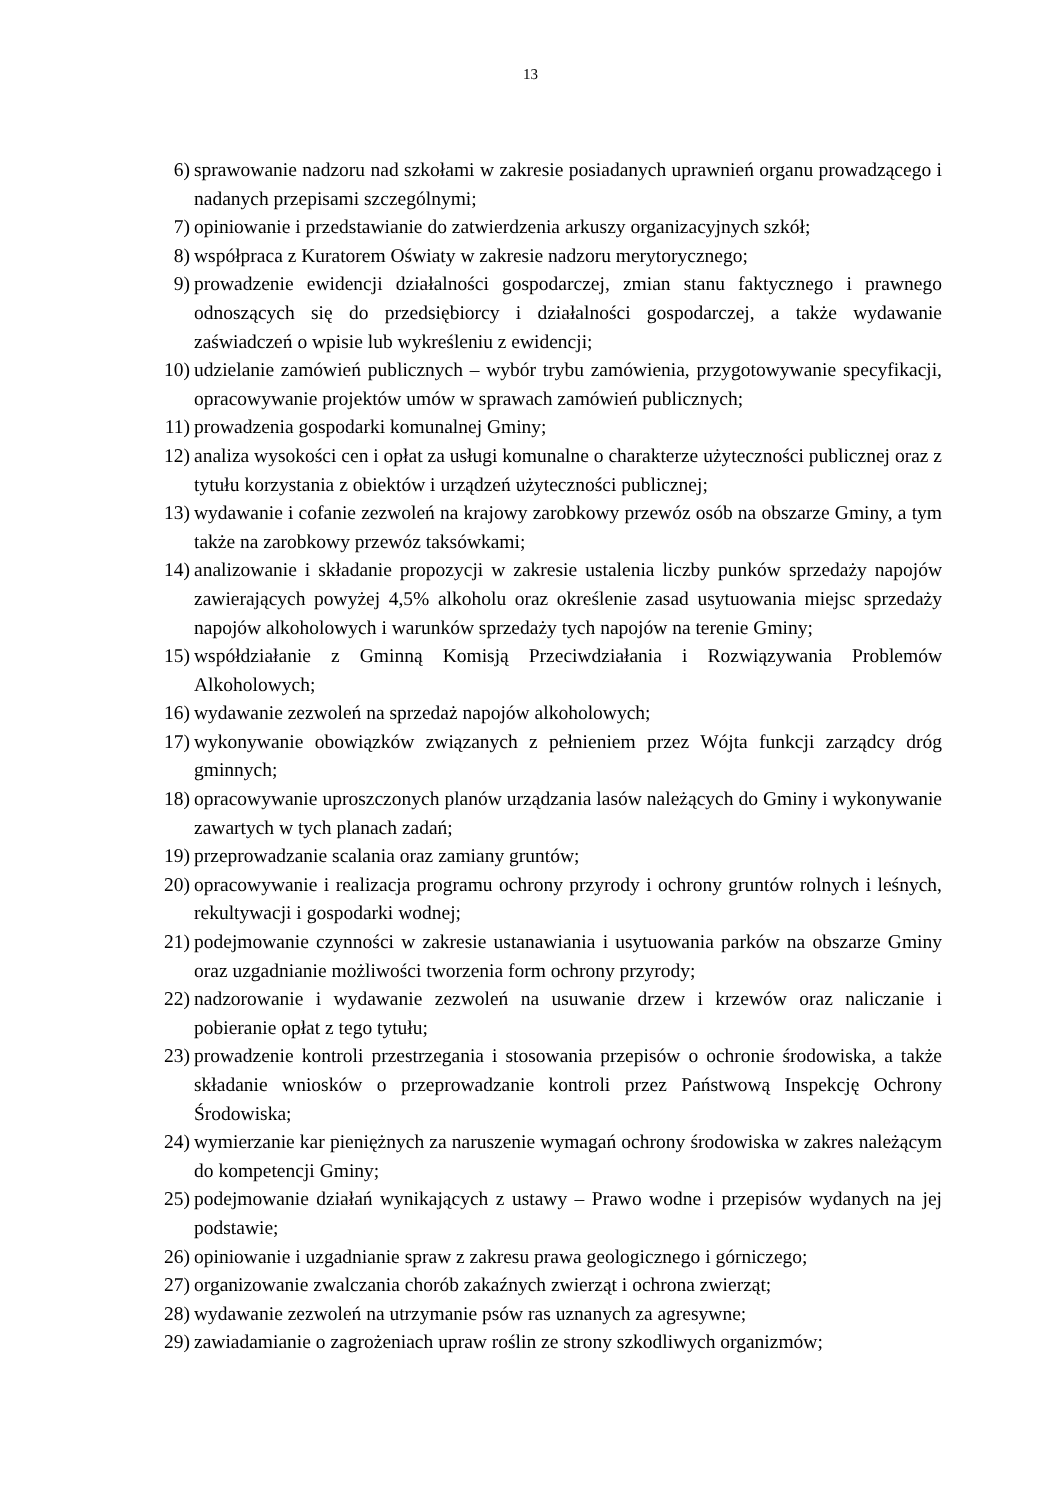13
6) sprawowanie nadzoru nad szkołami w zakresie posiadanych uprawnień organu prowadzącego i nadanych przepisami szczególnymi;
7) opiniowanie i przedstawianie do zatwierdzenia arkuszy organizacyjnych szkół;
8) współpraca z Kuratorem Oświaty w zakresie nadzoru merytorycznego;
9) prowadzenie ewidencji działalności gospodarczej, zmian stanu faktycznego i prawnego odnoszących się do przedsiębiorcy i działalności gospodarczej, a także wydawanie zaświadczeń o wpisie lub wykreśleniu z ewidencji;
10) udzielanie zamówień publicznych – wybór trybu zamówienia, przygotowywanie specyfikacji, opracowywanie projektów umów w sprawach zamówień publicznych;
11) prowadzenia gospodarki komunalnej Gminy;
12) analiza wysokości cen i opłat za usługi komunalne o charakterze użyteczności publicznej oraz z tytułu korzystania z obiektów i urządzeń użyteczności publicznej;
13) wydawanie i cofanie zezwoleń na krajowy zarobkowy przewóz osób na obszarze Gminy, a tym także na zarobkowy przewóz taksówkami;
14) analizowanie i składanie propozycji w zakresie ustalenia liczby punków sprzedaży napojów zawierających powyżej 4,5% alkoholu oraz określenie zasad usytuowania miejsc sprzedaży napojów alkoholowych i warunków sprzedaży tych napojów na terenie Gminy;
15) współdziałanie z Gminną Komisją Przeciwdziałania i Rozwiązywania Problemów Alkoholowych;
16) wydawanie zezwoleń na sprzedaż napojów alkoholowych;
17) wykonywanie obowiązków związanych z pełnieniem przez Wójta funkcji zarządcy dróg gminnych;
18) opracowywanie uproszczonych planów urządzania lasów należących do Gminy i wykonywanie zawartych w tych planach zadań;
19) przeprowadzanie scalania oraz zamiany gruntów;
20) opracowywanie i realizacja programu ochrony przyrody i ochrony gruntów rolnych i leśnych, rekultywacji i gospodarki wodnej;
21) podejmowanie czynności w zakresie ustanawiania i usytuowania parków na obszarze Gminy oraz uzgadnianie możliwości tworzenia form ochrony przyrody;
22) nadzorowanie i wydawanie zezwoleń na usuwanie drzew i krzewów oraz naliczanie i pobieranie opłat z tego tytułu;
23) prowadzenie kontroli przestrzegania i stosowania przepisów o ochronie środowiska, a także składanie wniosków o przeprowadzanie kontroli przez Państwową Inspekcję Ochrony Środowiska;
24) wymierzanie kar pieniężnych za naruszenie wymagań ochrony środowiska w zakres należącym do kompetencji Gminy;
25) podejmowanie działań wynikających z ustawy – Prawo wodne i przepisów wydanych na jej podstawie;
26) opiniowanie i uzgadnianie spraw z zakresu prawa geologicznego i górniczego;
27) organizowanie zwalczania chorób zakaźnych zwierząt i ochrona zwierząt;
28) wydawanie zezwoleń na utrzymanie psów ras uznanych za agresywne;
29) zawiadamianie o zagrożeniach upraw roślin ze strony szkodliwych organizmów;